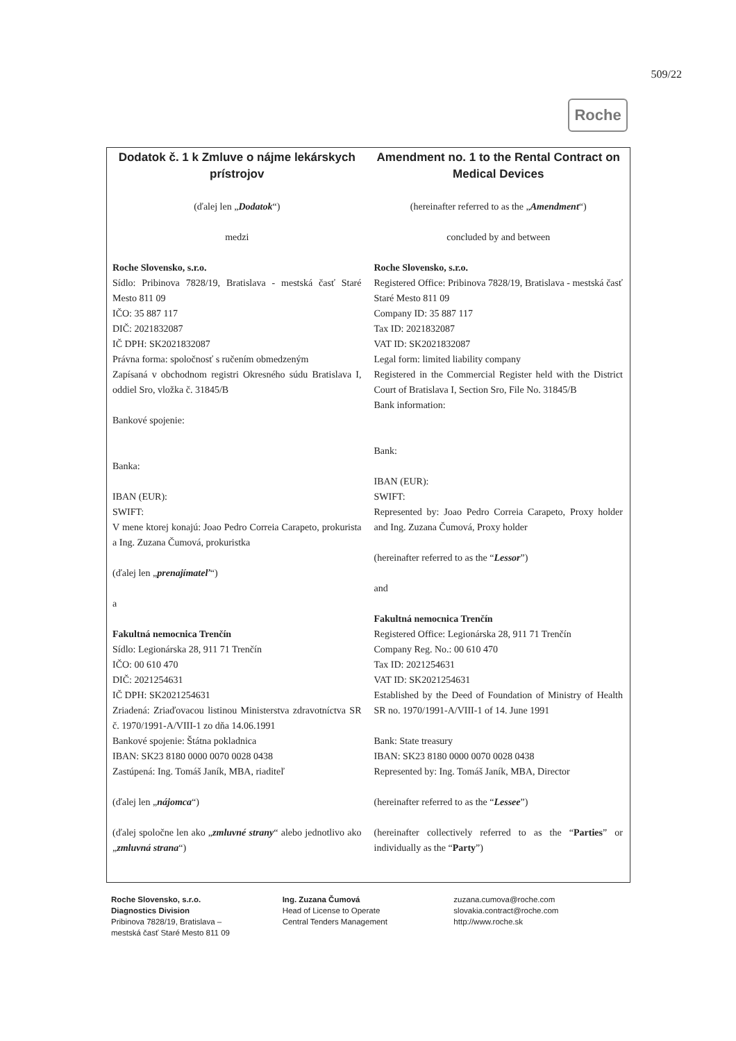509/22
Roche
Dodatok č. 1 k Zmluve o nájme lekárskych prístrojov
(ďalej len „Dodatok“)
medzi
Roche Slovensko, s.r.o.
Sídlo: Pribinova 7828/19, Bratislava - mestská časť Staré Mesto 811 09
IČO: 35 887 117
DIČ: 2021832087
IČ DPH: SK2021832087
Právna forma: spoločnosť s ručením obmedzeným
Zapísaná v obchodnom registri Okresného súdu Bratislava I, oddiel Sro, vložka č. 31845/B
Bankové spojenie:
Banka:
IBAN (EUR):
SWIFT:
V mene ktorej konajú: Joao Pedro Correia Carapeto, prokurista a Ing. Zuzana Čumová, prokuristka
(ďalej len „prenajímateľ“)
a
Fakultná nemocnica Trenčín
Sídlo: Legionárska 28, 911 71 Trenčín
IČO: 00 610 470
DIČ: 2021254631
IČ DPH: SK2021254631
Zriadená: Zriaďovacou listinou Ministerstva zdravotníctva SR č. 1970/1991-A/VIII-1 zo dňa 14.06.1991
Bankové spojenie: Štátna pokladnica
IBAN: SK23 8180 0000 0070 0028 0438
Zastúpená: Ing. Tomáš Janík, MBA, riaditeľ
(ďalej len „nájomca“)
(ďalej spoločne len ako „zmluvné strany“ alebo jednotlivo ako „zmluvná strana“)
Amendment no. 1 to the Rental Contract on Medical Devices
(hereinafter referred to as the „Amendment“)
concluded by and between
Roche Slovensko, s.r.o.
Registered Office: Pribinova 7828/19, Bratislava - mestská časť Staré Mesto 811 09
Company ID: 35 887 117
Tax ID: 2021832087
VAT ID: SK2021832087
Legal form: limited liability company
Registered in the Commercial Register held with the District Court of Bratislava I, Section Sro, File No. 31845/B
Bank information:
Bank:
IBAN (EUR):
SWIFT:
Represented by: Joao Pedro Correia Carapeto, Proxy holder and Ing. Zuzana Čumová, Proxy holder
(hereinafter referred to as the “Lessor”)
and
Fakultná nemocnica Trenčín
Registered Office: Legionárska 28, 911 71 Trenčín
Company Reg. No.: 00 610 470
Tax ID: 2021254631
VAT ID: SK2021254631
Established by the Deed of Foundation of Ministry of Health SR no. 1970/1991-A/VIII-1 of 14. June 1991
Bank: State treasury
IBAN: SK23 8180 0000 0070 0028 0438
Represented by: Ing. Tomáš Janík, MBA, Director
(hereinafter referred to as the “Lessee”)
(hereinafter collectively referred to as the “Parties” or individually as the “Party”)
Roche Slovensko, s.r.o.
Diagnostics Division
Pribinova 7828/19, Bratislava –
mestská časť Staré Mesto 811 09
Ing. Zuzana Čumová
Head of License to Operate
Central Tenders Management
zuzana.cumova@roche.com
slovakia.contract@roche.com
http://www.roche.sk